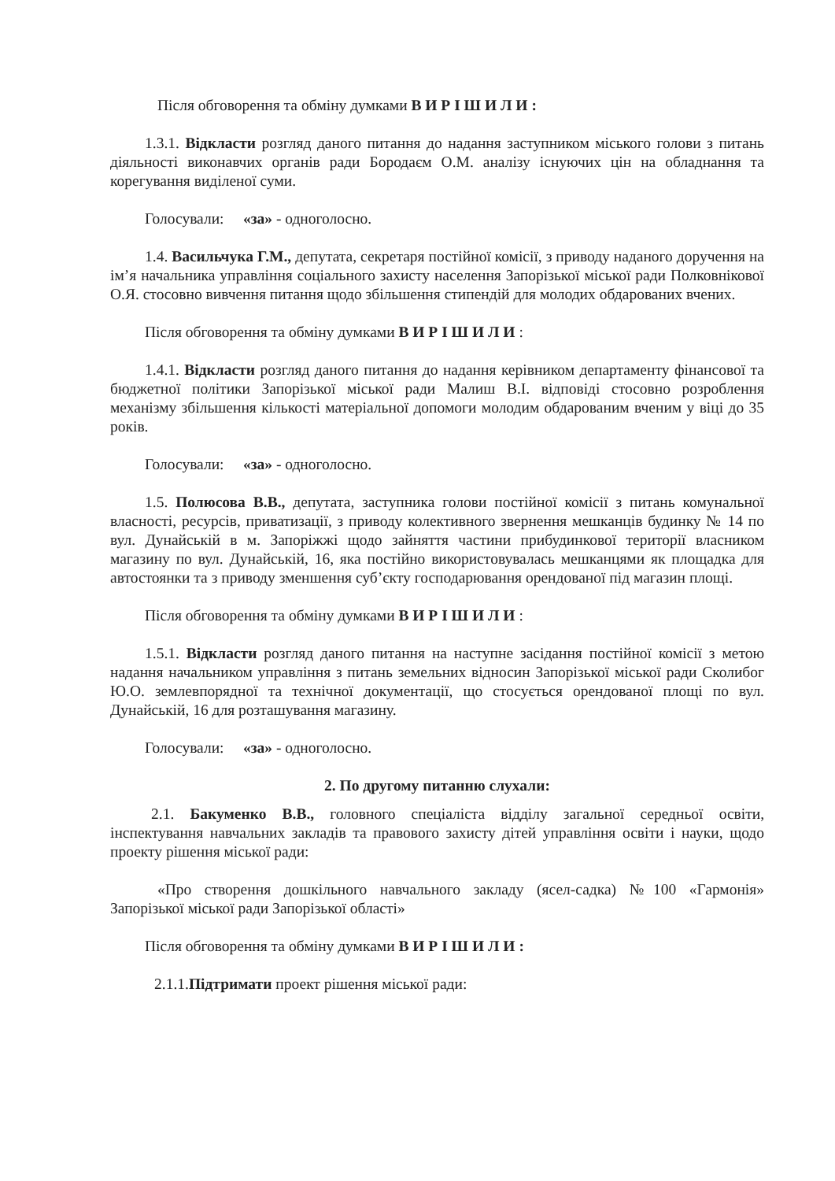Після обговорення та обміну думками В И Р І Ш И Л И :
1.3.1. Відкласти розгляд даного питання до надання заступником міського голови з питань діяльності виконавчих органів ради Бородаєм О.М. аналізу існуючих цін на обладнання та корегування виділеної суми.
Голосували: «за» - одноголосно.
1.4. Васильчука Г.М., депутата, секретаря постійної комісії, з приводу наданого доручення на ім’я начальника управління соціального захисту населення Запорізької міської ради Полковнікової О.Я. стосовно вивчення питання щодо збільшення стипендій для молодих обдарованих вчених.
Після обговорення та обміну думками В И Р І Ш И Л И :
1.4.1. Відкласти розгляд даного питання до надання керівником департаменту фінансової та бюджетної політики Запорізької міської ради Малиш В.І. відповіді стосовно розроблення механізму збільшення кількості матеріальної допомоги молодим обдарованим вченим у віці до 35 років.
Голосували: «за» - одноголосно.
1.5. Полюсова В.В., депутата, заступника голови постійної комісії з питань комунальної власності, ресурсів, приватизації, з приводу колективного звернення мешканців будинку № 14 по вул. Дунайській в м. Запоріжжі щодо зайняття частини прибудинкової території власником магазину по вул. Дунайській, 16, яка постійно використовувалась мешканцями як площадка для автостоянки та з приводу зменшення суб’єкту господарювання орендованої під магазин площі.
Після обговорення та обміну думками В И Р І Ш И Л И :
1.5.1. Відкласти розгляд даного питання на наступне засідання постійної комісії з метою надання начальником управління з питань земельних відносин Запорізької міської ради Сколибог Ю.О. землевпорядної та технічної документації, що стосується орендованої площі по вул. Дунайській, 16 для розташування магазину.
Голосували: «за» - одноголосно.
2. По другому питанню слухали:
2.1. Бакуменко В.В., головного спеціаліста відділу загальної середньої освіти, інспектування навчальних закладів та правового захисту дітей управління освіти і науки, щодо проекту рішення міської ради:
«Про створення дошкільного навчального закладу (ясел-садка) №100 «Гармонія» Запорізької міської ради Запорізької області»
Після обговорення та обміну думками В И Р І Ш И Л И :
2.1.1.Підтримати проект рішення міської ради: